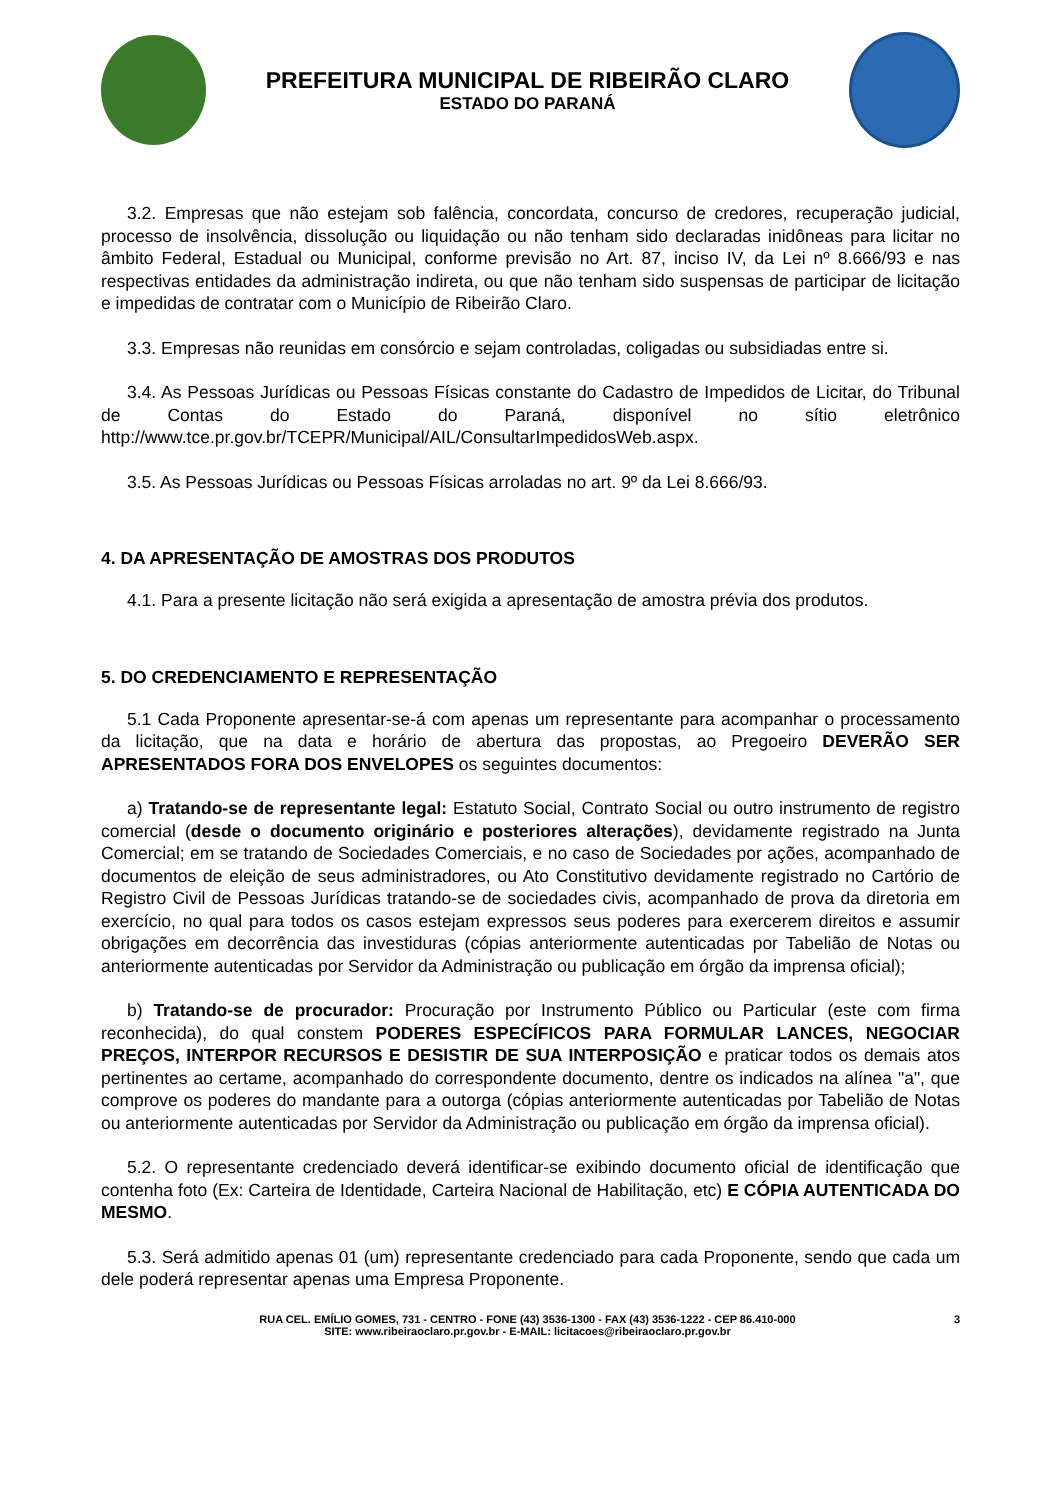PREFEITURA MUNICIPAL DE RIBEIRÃO CLARO
ESTADO DO PARANÁ
3.2. Empresas que não estejam sob falência, concordata, concurso de credores, recuperação judicial, processo de insolvência, dissolução ou liquidação ou não tenham sido declaradas inidôneas para licitar no âmbito Federal, Estadual ou Municipal, conforme previsão no Art. 87, inciso IV, da Lei nº 8.666/93 e nas respectivas entidades da administração indireta, ou que não tenham sido suspensas de participar de licitação e impedidas de contratar com o Município de Ribeirão Claro.
3.3. Empresas não reunidas em consórcio e sejam controladas, coligadas ou subsidiadas entre si.
3.4. As Pessoas Jurídicas ou Pessoas Físicas constante do Cadastro de Impedidos de Licitar, do Tribunal de Contas do Estado do Paraná, disponível no sítio eletrônico http://www.tce.pr.gov.br/TCEPR/Municipal/AIL/ConsultarImpedidosWeb.aspx.
3.5. As Pessoas Jurídicas ou Pessoas Físicas arroladas no art. 9º da Lei 8.666/93.
4. DA APRESENTAÇÃO DE AMOSTRAS DOS PRODUTOS
4.1. Para a presente licitação não será exigida a apresentação de amostra prévia dos produtos.
5. DO CREDENCIAMENTO E REPRESENTAÇÃO
5.1 Cada Proponente apresentar-se-á com apenas um representante para acompanhar o processamento da licitação, que na data e horário de abertura das propostas, ao Pregoeiro DEVERÃO SER APRESENTADOS FORA DOS ENVELOPES os seguintes documentos:
a) Tratando-se de representante legal: Estatuto Social, Contrato Social ou outro instrumento de registro comercial (desde o documento originário e posteriores alterações), devidamente registrado na Junta Comercial; em se tratando de Sociedades Comerciais, e no caso de Sociedades por ações, acompanhado de documentos de eleição de seus administradores, ou Ato Constitutivo devidamente registrado no Cartório de Registro Civil de Pessoas Jurídicas tratando-se de sociedades civis, acompanhado de prova da diretoria em exercício, no qual para todos os casos estejam expressos seus poderes para exercerem direitos e assumir obrigações em decorrência das investiduras (cópias anteriormente autenticadas por Tabelião de Notas ou anteriormente autenticadas por Servidor da Administração ou publicação em órgão da imprensa oficial);
b) Tratando-se de procurador: Procuração por Instrumento Público ou Particular (este com firma reconhecida), do qual constem PODERES ESPECÍFICOS PARA FORMULAR LANCES, NEGOCIAR PREÇOS, INTERPOR RECURSOS E DESISTIR DE SUA INTERPOSIÇÃO e praticar todos os demais atos pertinentes ao certame, acompanhado do correspondente documento, dentre os indicados na alínea "a", que comprove os poderes do mandante para a outorga (cópias anteriormente autenticadas por Tabelião de Notas ou anteriormente autenticadas por Servidor da Administração ou publicação em órgão da imprensa oficial).
5.2. O representante credenciado deverá identificar-se exibindo documento oficial de identificação que contenha foto (Ex: Carteira de Identidade, Carteira Nacional de Habilitação, etc) E CÓPIA AUTENTICADA DO MESMO.
5.3. Será admitido apenas 01 (um) representante credenciado para cada Proponente, sendo que cada um dele poderá representar apenas uma Empresa Proponente.
RUA CEL. EMÍLIO GOMES, 731 - CENTRO - FONE (43) 3536-1300 - FAX (43) 3536-1222 - CEP 86.410-000
SITE: www.ribeiraoclaro.pr.gov.br - E-MAIL: licitacoes@ribeiraoclaro.pr.gov.br
3